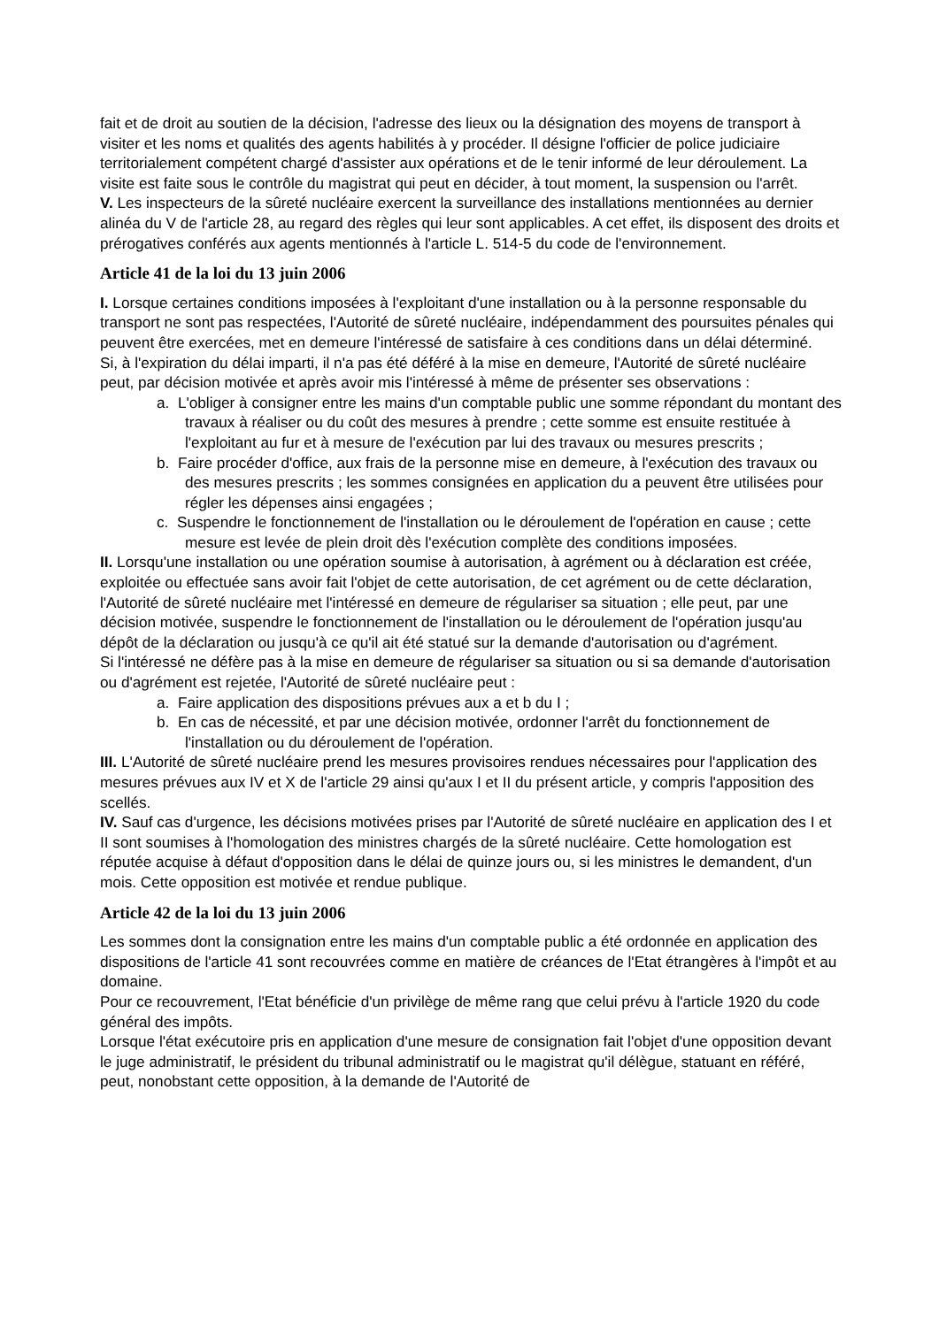fait et de droit au soutien de la décision, l'adresse des lieux ou la désignation des moyens de transport à visiter et les noms et qualités des agents habilités à y procéder. Il désigne l'officier de police judiciaire territorialement compétent chargé d'assister aux opérations et de le tenir informé de leur déroulement. La visite est faite sous le contrôle du magistrat qui peut en décider, à tout moment, la suspension ou l'arrêt.
V. Les inspecteurs de la sûreté nucléaire exercent la surveillance des installations mentionnées au dernier alinéa du V de l'article 28, au regard des règles qui leur sont applicables. A cet effet, ils disposent des droits et prérogatives conférés aux agents mentionnés à l'article L. 514-5 du code de l'environnement.
Article 41 de la loi du 13 juin 2006
I. Lorsque certaines conditions imposées à l'exploitant d'une installation ou à la personne responsable du transport ne sont pas respectées, l'Autorité de sûreté nucléaire, indépendamment des poursuites pénales qui peuvent être exercées, met en demeure l'intéressé de satisfaire à ces conditions dans un délai déterminé.
Si, à l'expiration du délai imparti, il n'a pas été déféré à la mise en demeure, l'Autorité de sûreté nucléaire peut, par décision motivée et après avoir mis l'intéressé à même de présenter ses observations :
a. L'obliger à consigner entre les mains d'un comptable public une somme répondant du montant des travaux à réaliser ou du coût des mesures à prendre ; cette somme est ensuite restituée à l'exploitant au fur et à mesure de l'exécution par lui des travaux ou mesures prescrits ;
b. Faire procéder d'office, aux frais de la personne mise en demeure, à l'exécution des travaux ou des mesures prescrits ; les sommes consignées en application du a peuvent être utilisées pour régler les dépenses ainsi engagées ;
c. Suspendre le fonctionnement de l'installation ou le déroulement de l'opération en cause ; cette mesure est levée de plein droit dès l'exécution complète des conditions imposées.
II. Lorsqu'une installation ou une opération soumise à autorisation, à agrément ou à déclaration est créée, exploitée ou effectuée sans avoir fait l'objet de cette autorisation, de cet agrément ou de cette déclaration, l'Autorité de sûreté nucléaire met l'intéressé en demeure de régulariser sa situation ; elle peut, par une décision motivée, suspendre le fonctionnement de l'installation ou le déroulement de l'opération jusqu'au dépôt de la déclaration ou jusqu'à ce qu'il ait été statué sur la demande d'autorisation ou d'agrément.
Si l'intéressé ne défère pas à la mise en demeure de régulariser sa situation ou si sa demande d'autorisation ou d'agrément est rejetée, l'Autorité de sûreté nucléaire peut :
a. Faire application des dispositions prévues aux a et b du I ;
b. En cas de nécessité, et par une décision motivée, ordonner l'arrêt du fonctionnement de l'installation ou du déroulement de l'opération.
III. L'Autorité de sûreté nucléaire prend les mesures provisoires rendues nécessaires pour l'application des mesures prévues aux IV et X de l'article 29 ainsi qu'aux I et II du présent article, y compris l'apposition des scellés.
IV. Sauf cas d'urgence, les décisions motivées prises par l'Autorité de sûreté nucléaire en application des I et II sont soumises à l'homologation des ministres chargés de la sûreté nucléaire. Cette homologation est réputée acquise à défaut d'opposition dans le délai de quinze jours ou, si les ministres le demandent, d'un mois. Cette opposition est motivée et rendue publique.
Article 42 de la loi du 13 juin 2006
Les sommes dont la consignation entre les mains d'un comptable public a été ordonnée en application des dispositions de l'article 41 sont recouvrées comme en matière de créances de l'Etat étrangères à l'impôt et au domaine.
Pour ce recouvrement, l'Etat bénéficie d'un privilège de même rang que celui prévu à l'article 1920 du code général des impôts.
Lorsque l'état exécutoire pris en application d'une mesure de consignation fait l'objet d'une opposition devant le juge administratif, le président du tribunal administratif ou le magistrat qu'il délègue, statuant en référé, peut, nonobstant cette opposition, à la demande de l'Autorité de